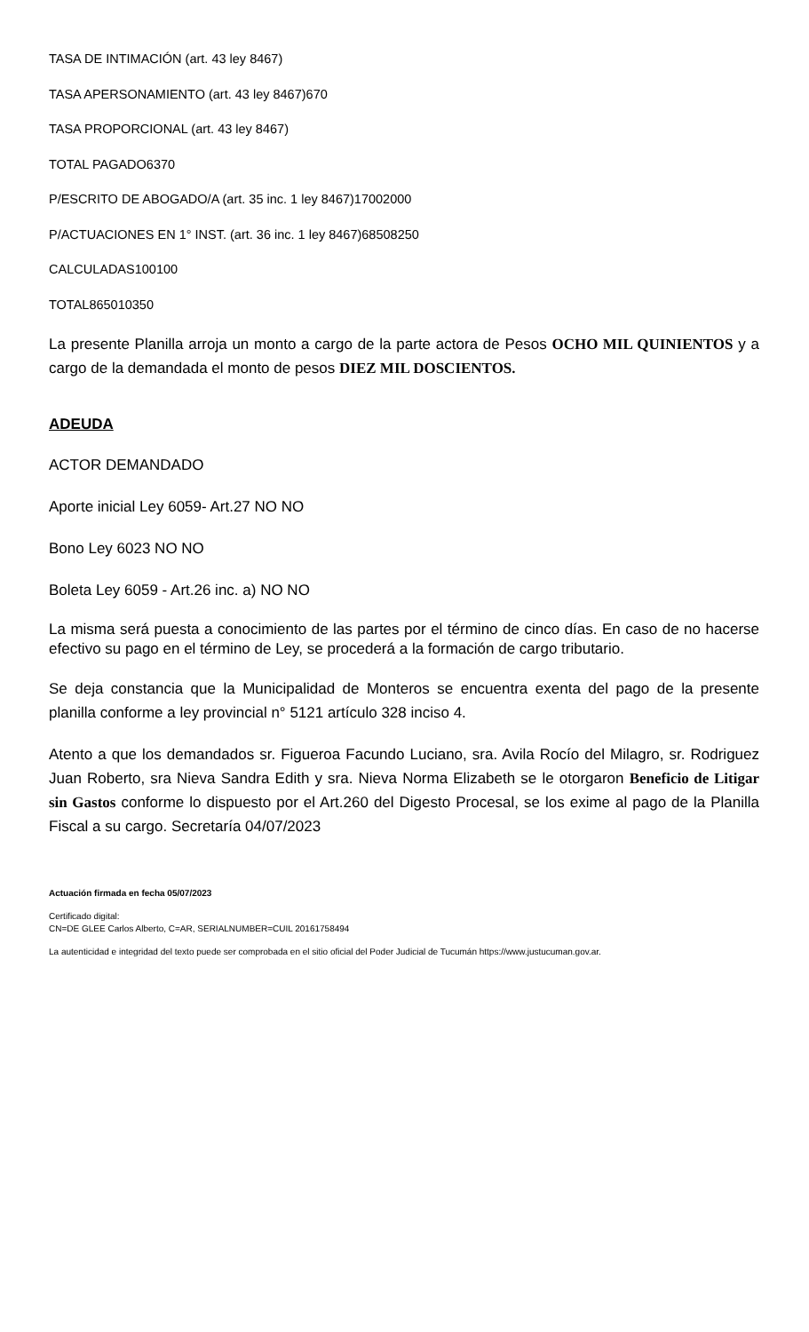TASA DE INTIMACIÓN (art. 43 ley 8467)
TASA APERSONAMIENTO (art. 43 ley 8467)670
TASA PROPORCIONAL (art. 43 ley 8467)
TOTAL PAGADO6370
P/ESCRITO DE ABOGADO/A (art. 35 inc. 1 ley 8467)17002000
P/ACTUACIONES EN 1° INST. (art. 36 inc. 1 ley 8467)68508250
CALCULADAS100100
TOTAL865010350
La presente Planilla arroja un monto a cargo de la parte actora de Pesos OCHO MIL QUINIENTOS y a cargo de la demandada el monto de pesos DIEZ MIL DOSCIENTOS.
ADEUDA
ACTOR DEMANDADO
Aporte inicial Ley 6059- Art.27 NO NO
Bono Ley 6023 NO NO
Boleta Ley 6059 - Art.26 inc. a) NO NO
La misma será puesta a conocimiento de las partes por el término de cinco días. En caso de no hacerse efectivo su pago en el término de Ley, se procederá a la formación de cargo tributario.
Se deja constancia que la Municipalidad de Monteros se encuentra exenta del pago de la presente planilla conforme a ley provincial n° 5121 artículo 328 inciso 4.
Atento a que los demandados sr. Figueroa Facundo Luciano, sra. Avila Rocío del Milagro, sr. Rodriguez Juan Roberto, sra Nieva Sandra Edith y sra. Nieva Norma Elizabeth se le otorgaron Beneficio de Litigar sin Gastos conforme lo dispuesto por el Art.260 del Digesto Procesal, se los exime al pago de la Planilla Fiscal a su cargo. Secretaría 04/07/2023
Actuación firmada en fecha 05/07/2023
Certificado digital:
CN=DE GLEE Carlos Alberto, C=AR, SERIALNUMBER=CUIL 20161758494
La autenticidad e integridad del texto puede ser comprobada en el sitio oficial del Poder Judicial de Tucumán https://www.justucuman.gov.ar.